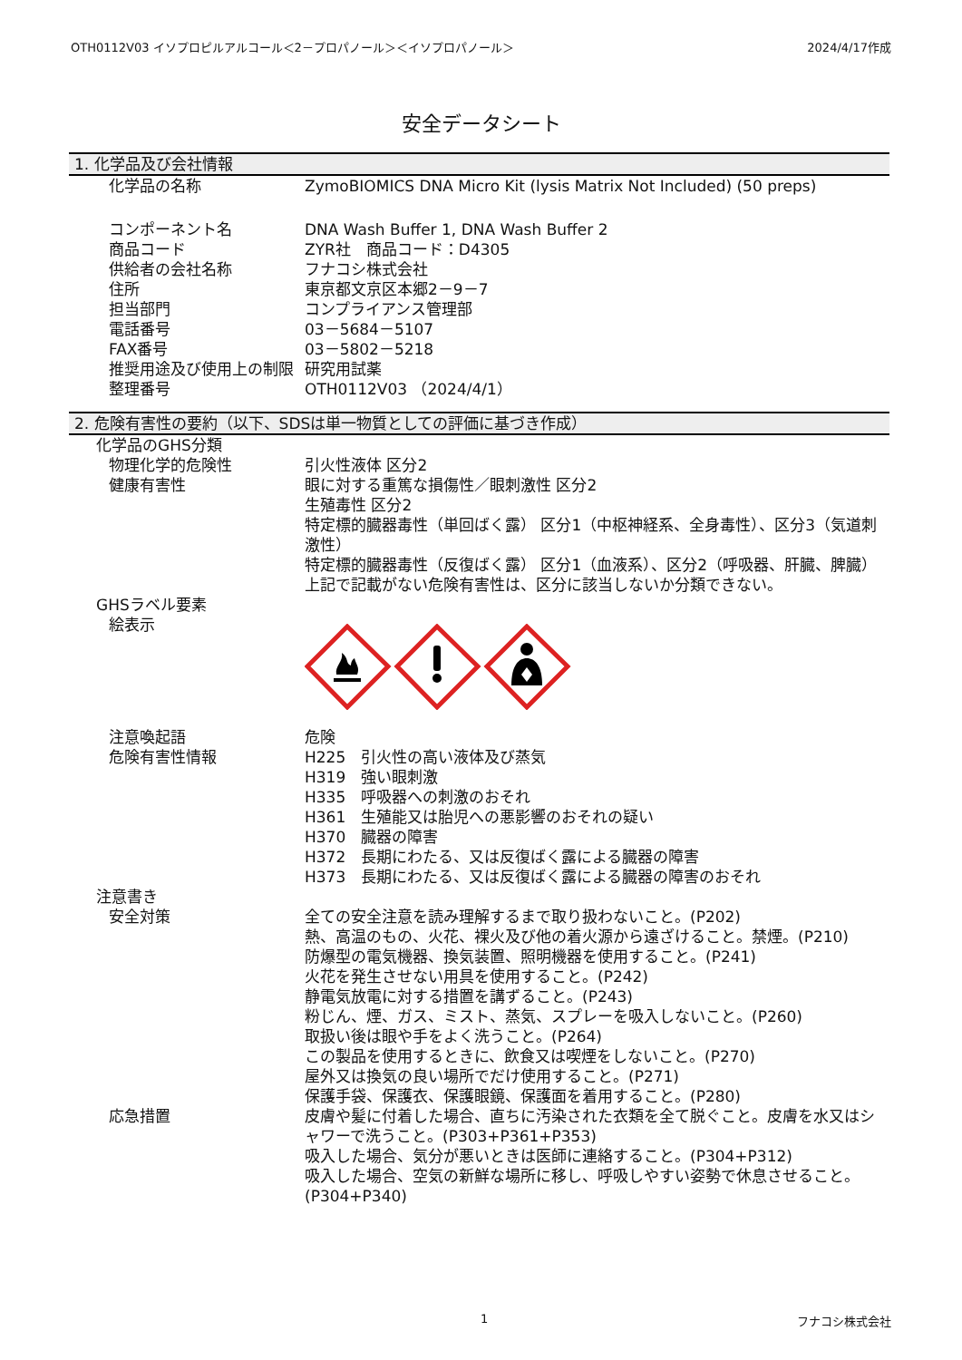OTH0112V03 イソプロピルアルコール＜2－プロパノール＞＜イソプロパノール＞ 2024/4/17作成
安全データシート
1. 化学品及び会社情報
化学品の名称 ZymoBIOMICS DNA Micro Kit (lysis Matrix Not Included) (50 preps)
コンポーネント名 DNA Wash Buffer 1, DNA Wash Buffer 2
商品コード ZYR社　商品コード：D4305
供給者の会社名称 フナコシ株式会社
住所 東京都文京区本郷2－9－7
担当部門 コンプライアンス管理部
電話番号 03－5684－5107
FAX番号 03－5802－5218
推奨用途及び使用上の制限 研究用試薬
整理番号 OTH0112V03 （2024/4/1）
2. 危険有害性の要約（以下、SDSは単一物質としての評価に基づき作成）
化学品のGHS分類
物理化学的危険性 引火性液体 区分2
健康有害性 眼に対する重篤な損傷性／眼刺激性 区分2
生殖毒性 区分2
特定標的臓器毒性（単回ばく露） 区分1（中枢神経系、全身毒性）、区分3（気道刺激性）
特定標的臓器毒性（反復ばく露） 区分1（血液系）、区分2（呼吸器、肝臓、脾臓）
上記で記載がない危険有害性は、区分に該当しないか分類できない。
GHSラベル要素
絵表示
注意喚起語 危険
危険有害性情報 H225　引火性の高い液体及び蒸気
H319　強い眼刺激
H335　呼吸器への刺激のおそれ
H361　生殖能又は胎児への悪影響のおそれの疑い
H370　臓器の障害
H372　長期にわたる、又は反復ばく露による臓器の障害
H373　長期にわたる、又は反復ばく露による臓器の障害のおそれ
注意書き
安全対策 全ての安全注意を読み理解するまで取り扱わないこと。(P202)
熱、高温のもの、火花、裸火及び他の着火源から遠ざけること。禁煙。(P210)
防爆型の電気機器、換気装置、照明機器を使用すること。(P241)
火花を発生させない用具を使用すること。(P242)
静電気放電に対する措置を講ずること。(P243)
粉じん、煙、ガス、ミスト、蒸気、スプレーを吸入しないこと。(P260)
取扱い後は眼や手をよく洗うこと。(P264)
この製品を使用するときに、飲食又は喫煙をしないこと。(P270)
屋外又は換気の良い場所でだけ使用すること。(P271)
保護手袋、保護衣、保護眼鏡、保護面を着用すること。(P280)
応急措置 皮膚や髪に付着した場合、直ちに汚染された衣類を全て脱ぐこと。皮膚を水又はシャワーで洗うこと。(P303+P361+P353)
吸入した場合、気分が悪いときは医師に連絡すること。(P304+P312)
吸入した場合、空気の新鮮な場所に移し、呼吸しやすい姿勢で休息させること。(P304+P340)
1 フナコシ株式会社